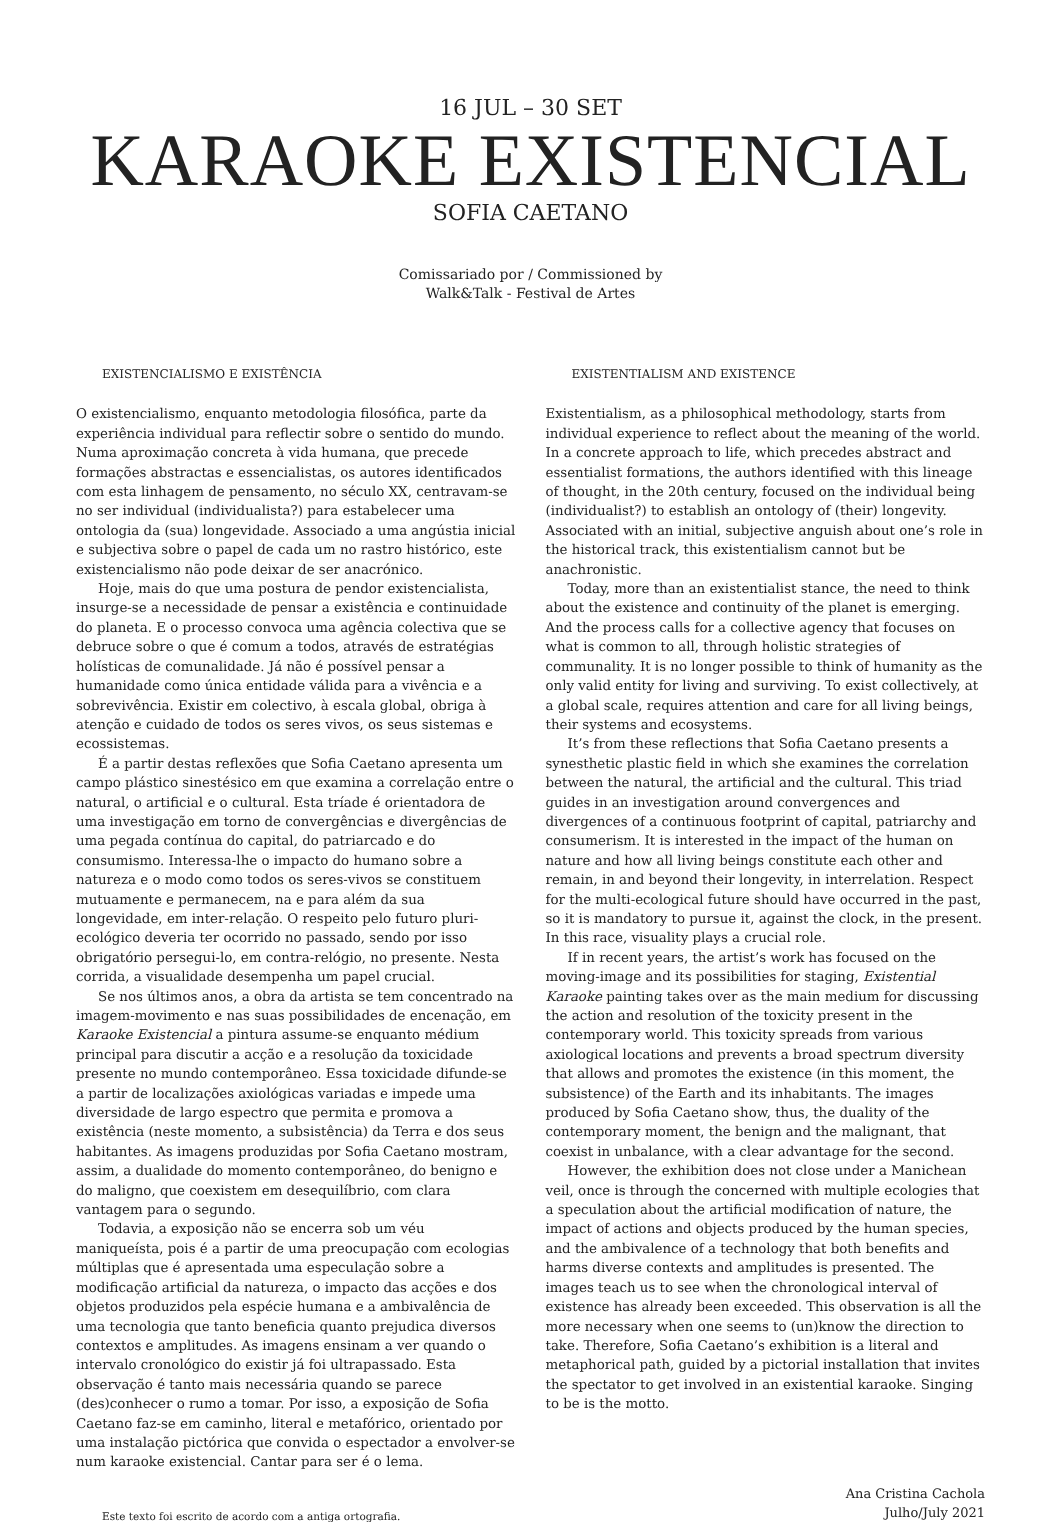16 JUL – 30 SET
KARAOKE EXISTENCIAL
SOFIA CAETANO
Comissariado por / Commissioned by
Walk&Talk - Festival de Artes
EXISTENCIALISMO E EXISTÊNCIA
O existencialismo, enquanto metodologia filosófica, parte da experiência individual para reflectir sobre o sentido do mundo. Numa aproximação concreta à vida humana, que precede formações abstractas e essencialistas, os autores identificados com esta linhagem de pensamento, no século XX, centravam-se no ser individual (individualista?) para estabelecer uma ontologia da (sua) longevidade. Associado a uma angústia inicial e subjectiva sobre o papel de cada um no rastro histórico, este existencialismo não pode deixar de ser anacrónico.
Hoje, mais do que uma postura de pendor existencialista, insurge-se a necessidade de pensar a existência e continuidade do planeta. E o processo convoca uma agência colectiva que se debruce sobre o que é comum a todos, através de estratégias holísticas de comunalidade. Já não é possível pensar a humanidade como única entidade válida para a vivência e a sobrevivência. Existir em colectivo, à escala global, obriga à atenção e cuidado de todos os seres vivos, os seus sistemas e ecossistemas.
É a partir destas reflexões que Sofia Caetano apresenta um campo plástico sinestésico em que examina a correlação entre o natural, o artificial e o cultural. Esta tríade é orientadora de uma investigação em torno de convergências e divergências de uma pegada contínua do capital, do patriarcado e do consumismo. Interessa-lhe o impacto do humano sobre a natureza e o modo como todos os seres-vivos se constituem mutuamente e permanecem, na e para além da sua longevidade, em inter-relação. O respeito pelo futuro pluri-ecológico deveria ter ocorrido no passado, sendo por isso obrigatório persegui-lo, em contra-relógio, no presente. Nesta corrida, a visualidade desempenha um papel crucial.
Se nos últimos anos, a obra da artista se tem concentrado na imagem-movimento e nas suas possibilidades de encenação, em Karaoke Existencial a pintura assume-se enquanto médium principal para discutir a acção e a resolução da toxicidade presente no mundo contemporâneo. Essa toxicidade difunde-se a partir de localizações axiológicas variadas e impede uma diversidade de largo espectro que permita e promova a existência (neste momento, a subsistência) da Terra e dos seus habitantes. As imagens produzidas por Sofia Caetano mostram, assim, a dualidade do momento contemporâneo, do benigno e do maligno, que coexistem em desequilíbrio, com clara vantagem para o segundo.
Todavia, a exposição não se encerra sob um véu maniqueísta, pois é a partir de uma preocupação com ecologias múltiplas que é apresentada uma especulação sobre a modificação artificial da natureza, o impacto das acções e dos objetos produzidos pela espécie humana e a ambivalência de uma tecnologia que tanto beneficia quanto prejudica diversos contextos e amplitudes. As imagens ensinam a ver quando o intervalo cronológico do existir já foi ultrapassado. Esta observação é tanto mais necessária quando se parece (des)conhecer o rumo a tomar. Por isso, a exposição de Sofia Caetano faz-se em caminho, literal e metafórico, orientado por uma instalação pictórica que convida o espectador a envolver-se num karaoke existencial. Cantar para ser é o lema.
EXISTENTIALISM AND EXISTENCE
Existentialism, as a philosophical methodology, starts from individual experience to reflect about the meaning of the world. In a concrete approach to life, which precedes abstract and essentialist formations, the authors identified with this lineage of thought, in the 20th century, focused on the individual being (individualist?) to establish an ontology of (their) longevity. Associated with an initial, subjective anguish about one’s role in the historical track, this existentialism cannot but be anachronistic.
Today, more than an existentialist stance, the need to think about the existence and continuity of the planet is emerging. And the process calls for a collective agency that focuses on what is common to all, through holistic strategies of communality. It is no longer possible to think of humanity as the only valid entity for living and surviving. To exist collectively, at a global scale, requires attention and care for all living beings, their systems and ecosystems.
It’s from these reflections that Sofia Caetano presents a synesthetic plastic field in which she examines the correlation between the natural, the artificial and the cultural. This triad guides in an investigation around convergences and divergences of a continuous footprint of capital, patriarchy and consumerism. It is interested in the impact of the human on nature and how all living beings constitute each other and remain, in and beyond their longevity, in interrelation. Respect for the multi-ecological future should have occurred in the past, so it is mandatory to pursue it, against the clock, in the present. In this race, visuality plays a crucial role.
If in recent years, the artist’s work has focused on the moving-image and its possibilities for staging, Existential Karaoke painting takes over as the main medium for discussing the action and resolution of the toxicity present in the contemporary world. This toxicity spreads from various axiological locations and prevents a broad spectrum diversity that allows and promotes the existence (in this moment, the subsistence) of the Earth and its inhabitants. The images produced by Sofia Caetano show, thus, the duality of the contemporary moment, the benign and the malignant, that coexist in unbalance, with a clear advantage for the second.
However, the exhibition does not close under a Manichean veil, once is through the concerned with multiple ecologies that a speculation about the artificial modification of nature, the impact of actions and objects produced by the human species, and the ambivalence of a technology that both benefits and harms diverse contexts and amplitudes is presented. The images teach us to see when the chronological interval of existence has already been exceeded. This observation is all the more necessary when one seems to (un)know the direction to take. Therefore, Sofia Caetano’s exhibition is a literal and metaphorical path, guided by a pictorial installation that invites the spectator to get involved in an existential karaoke. Singing to be is the motto.
Este texto foi escrito de acordo com a antiga ortografia.
Ana Cristina Cachola
Julho/July 2021